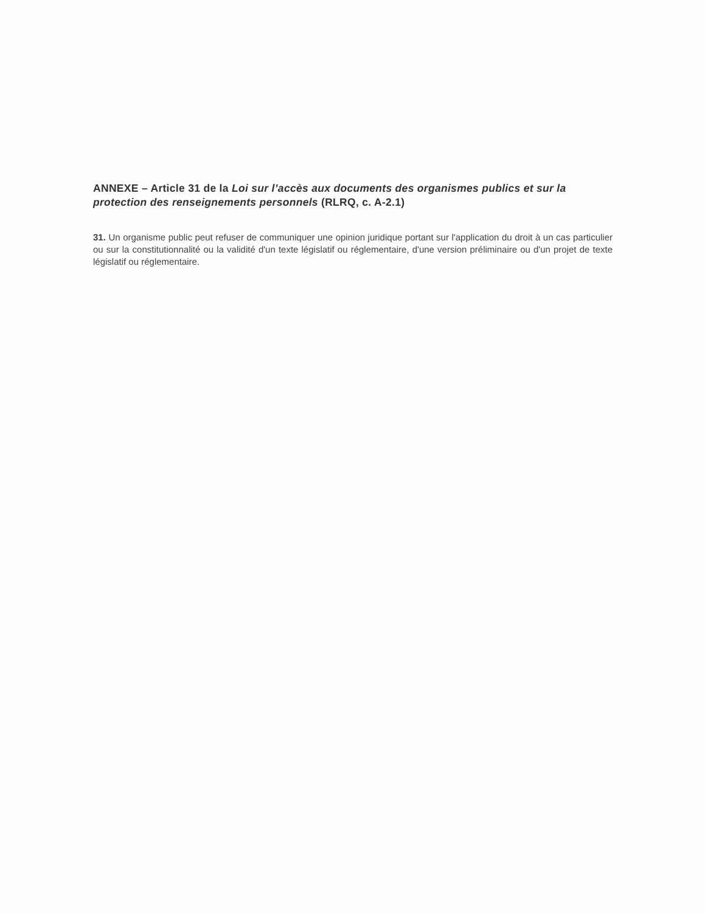ANNEXE – Article 31 de la Loi sur l’accès aux documents des organismes publics et sur la protection des renseignements personnels (RLRQ, c. A-2.1)
31. Un organisme public peut refuser de communiquer une opinion juridique portant sur l'application du droit à un cas particulier ou sur la constitutionnalité ou la validité d'un texte législatif ou réglementaire, d'une version préliminaire ou d'un projet de texte législatif ou réglementaire.